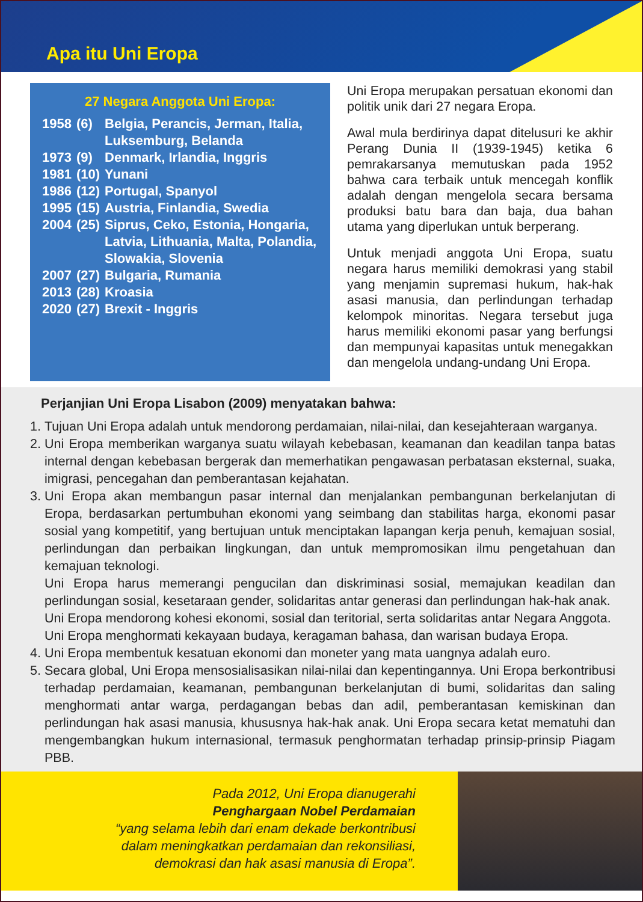Apa itu Uni Eropa
27 Negara Anggota Uni Eropa:
| 1958 | (6) | Belgia, Perancis, Jerman, Italia, Luksemburg, Belanda |
| 1973 | (9) | Denmark, Irlandia, Inggris |
| 1981 | (10) | Yunani |
| 1986 | (12) | Portugal, Spanyol |
| 1995 | (15) | Austria, Finlandia, Swedia |
| 2004 | (25) | Siprus, Ceko, Estonia, Hongaria, Latvia, Lithuania, Malta, Polandia, Slowakia, Slovenia |
| 2007 | (27) | Bulgaria, Rumania |
| 2013 | (28) | Kroasia |
| 2020 | (27) | Brexit - Inggris |
Uni Eropa merupakan persatuan ekonomi dan politik unik dari 27 negara Eropa.
Awal mula berdirinya dapat ditelusuri ke akhir Perang Dunia II (1939-1945) ketika 6 pemrakarsanya memutuskan pada 1952 bahwa cara terbaik untuk mencegah konflik adalah dengan mengelola secara bersama produksi batu bara dan baja, dua bahan utama yang diperlukan untuk berperang.
Untuk menjadi anggota Uni Eropa, suatu negara harus memiliki demokrasi yang stabil yang menjamin supremasi hukum, hak-hak asasi manusia, dan perlindungan terhadap kelompok minoritas. Negara tersebut juga harus memiliki ekonomi pasar yang berfungsi dan mempunyai kapasitas untuk menegakkan dan mengelola undang-undang Uni Eropa.
Perjanjian Uni Eropa Lisabon (2009) menyatakan bahwa:
1. Tujuan Uni Eropa adalah untuk mendorong perdamaian, nilai-nilai, dan kesejahteraan warganya.
2. Uni Eropa memberikan warganya suatu wilayah kebebasan, keamanan dan keadilan tanpa batas internal dengan kebebasan bergerak dan memerhatikan pengawasan perbatasan eksternal, suaka, imigrasi, pencegahan dan pemberantasan kejahatan.
3. Uni Eropa akan membangun pasar internal dan menjalankan pembangunan berkelanjutan di Eropa, berdasarkan pertumbuhan ekonomi yang seimbang dan stabilitas harga, ekonomi pasar sosial yang kompetitif, yang bertujuan untuk menciptakan lapangan kerja penuh, kemajuan sosial, perlindungan dan perbaikan lingkungan, dan untuk mempromosikan ilmu pengetahuan dan kemajuan teknologi.
Uni Eropa harus memerangi pengucilan dan diskriminasi sosial, memajukan keadilan dan perlindungan sosial, kesetaraan gender, solidaritas antar generasi dan perlindungan hak-hak anak.
Uni Eropa mendorong kohesi ekonomi, sosial dan teritorial, serta solidaritas antar Negara Anggota.
Uni Eropa menghormati kekayaan budaya, keragaman bahasa, dan warisan budaya Eropa.
4. Uni Eropa membentuk kesatuan ekonomi dan moneter yang mata uangnya adalah euro.
5. Secara global, Uni Eropa mensosialisasikan nilai-nilai dan kepentingannya. Uni Eropa berkontribusi terhadap perdamaian, keamanan, pembangunan berkelanjutan di bumi, solidaritas dan saling menghormati antar warga, perdagangan bebas dan adil, pemberantasan kemiskinan dan perlindungan hak asasi manusia, khususnya hak-hak anak. Uni Eropa secara ketat mematuhi dan mengembangkan hukum internasional, termasuk penghormatan terhadap prinsip-prinsip Piagam PBB.
Pada 2012, Uni Eropa dianugerahi
Penghargaan Nobel Perdamaian
“yang selama lebih dari enam dekade berkontribusi
dalam meningkatkan perdamaian dan rekonsiliasi,
demokrasi dan hak asasi manusia di Eropa”.